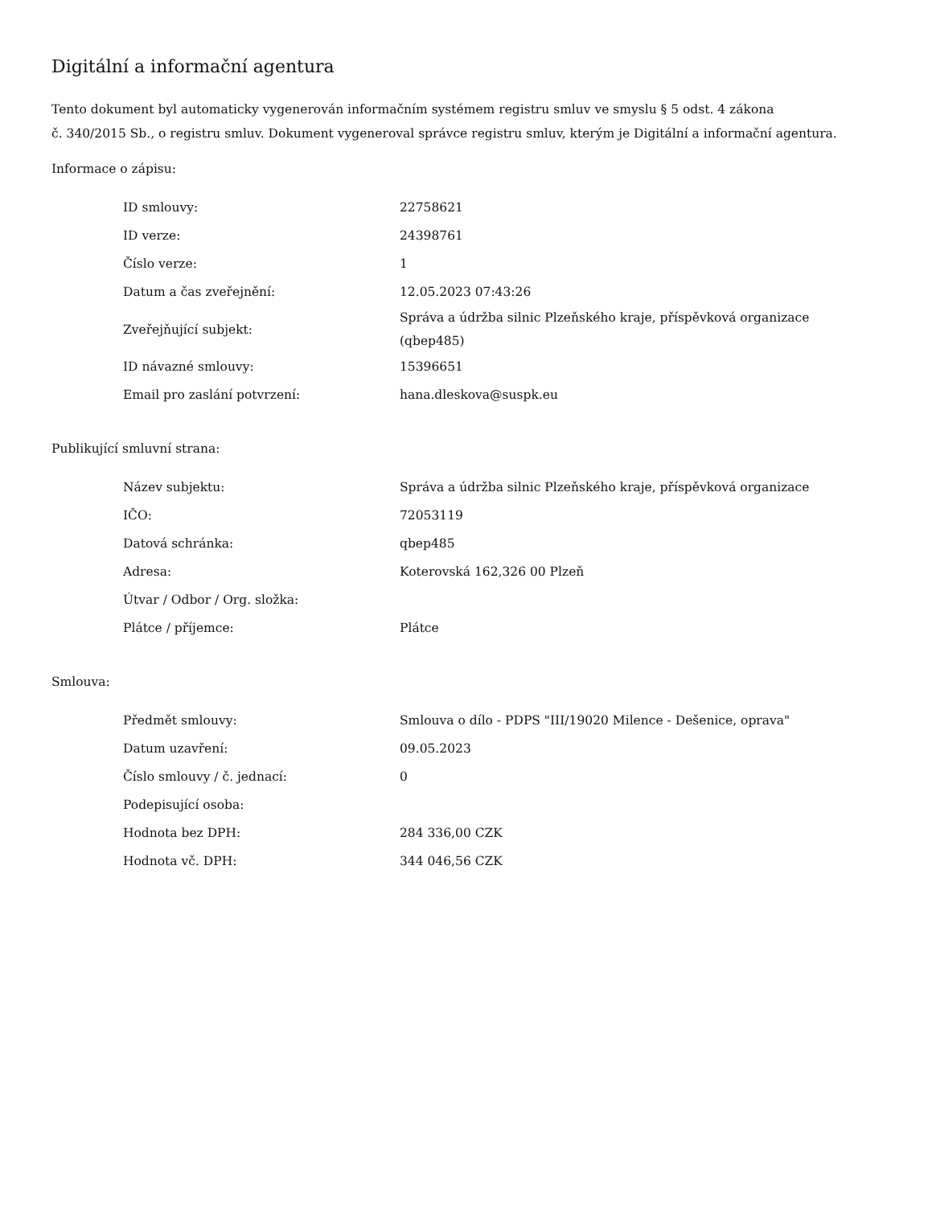Digitální a informační agentura
Tento dokument byl automaticky vygenerován informačním systémem registru smluv ve smyslu § 5 odst. 4 zákona
č. 340/2015 Sb., o registru smluv. Dokument vygeneroval správce registru smluv, kterým je Digitální a informační agentura.
Informace o zápisu:
| ID smlouvy: | 22758621 |
| ID verze: | 24398761 |
| Číslo verze: | 1 |
| Datum a čas zveřejnění: | 12.05.2023 07:43:26 |
| Zveřejňující subjekt: | Správa a údržba silnic Plzeňského kraje, příspěvková organizace (qbep485) |
| ID návazné smlouvy: | 15396651 |
| Email pro zaslání potvrzení: | hana.dleskova@suspk.eu |
Publikující smluvní strana:
| Název subjektu: | Správa a údržba silnic Plzeňského kraje, příspěvková organizace |
| IČO: | 72053119 |
| Datová schránka: | qbep485 |
| Adresa: | Koterovská 162,326 00 Plzeň |
| Útvar / Odbor / Org. složka: | |
| Plátce / příjemce: | Plátce |
Smlouva:
| Předmět smlouvy: | Smlouva o dílo - PDPS "III/19020 Milence - Dešenice, oprava" |
| Datum uzavření: | 09.05.2023 |
| Číslo smlouvy / č. jednací: | 0 |
| Podepisující osoba: | |
| Hodnota bez DPH: | 284 336,00 CZK |
| Hodnota vč. DPH: | 344 046,56 CZK |